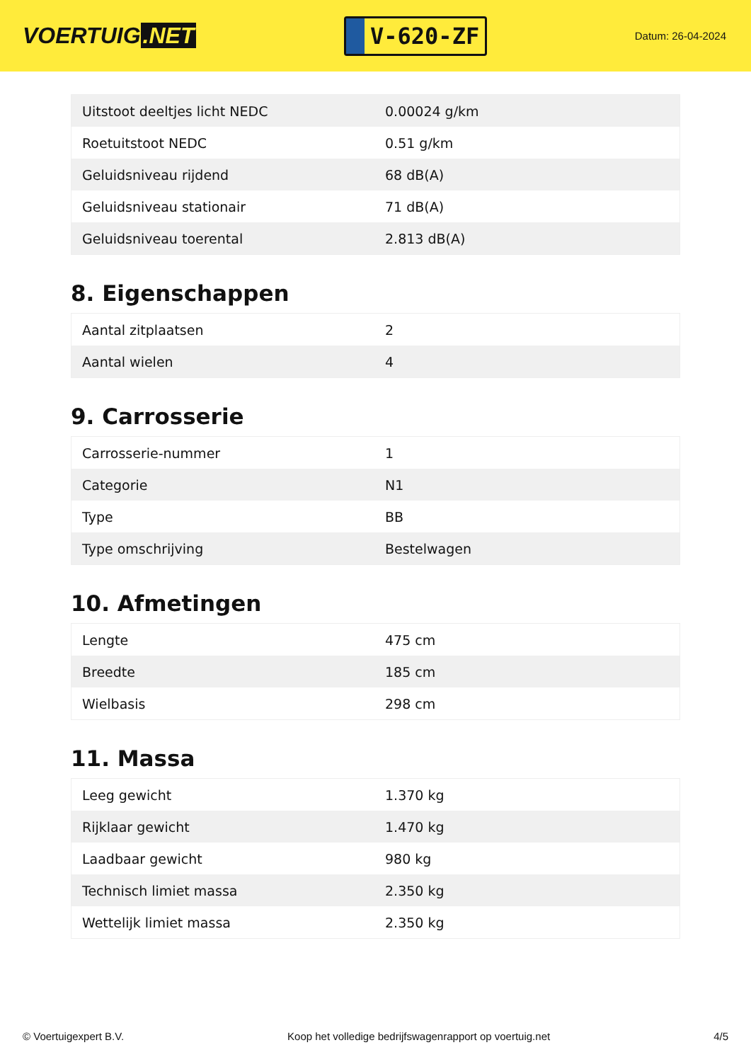VOERTUIG.NET
V-620-ZF
Datum: 26-04-2024
| Uitstoot deeltjes licht NEDC | 0.00024 g/km |
| Roetuitstoot NEDC | 0.51 g/km |
| Geluidsniveau rijdend | 68 dB(A) |
| Geluidsniveau stationair | 71 dB(A) |
| Geluidsniveau toerental | 2.813 dB(A) |
8. Eigenschappen
| Aantal zitplaatsen | 2 |
| Aantal wielen | 4 |
9. Carrosserie
| Carrosserie-nummer | 1 |
| Categorie | N1 |
| Type | BB |
| Type omschrijving | Bestelwagen |
10. Afmetingen
| Lengte | 475 cm |
| Breedte | 185 cm |
| Wielbasis | 298 cm |
11. Massa
| Leeg gewicht | 1.370 kg |
| Rijklaar gewicht | 1.470 kg |
| Laadbaar gewicht | 980 kg |
| Technisch limiet massa | 2.350 kg |
| Wettelijk limiet massa | 2.350 kg |
© Voertuigexpert B.V. Koop het volledige bedrijfswagenrapport op voertuig.net 4/5